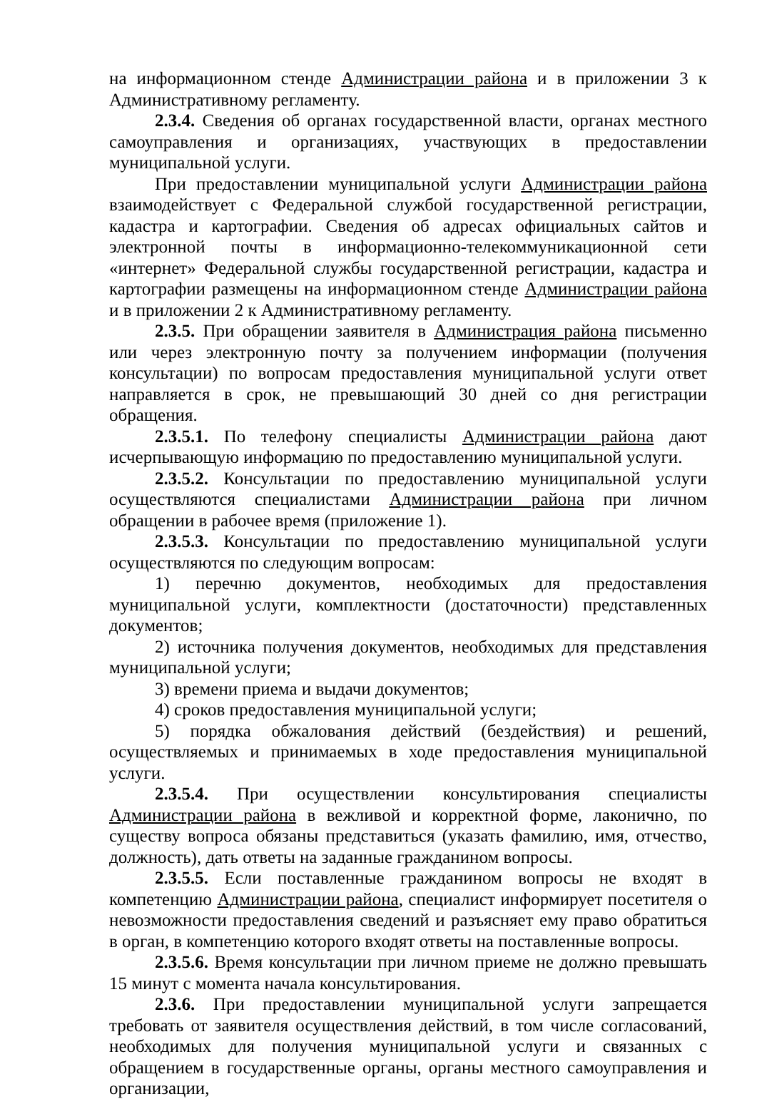на информационном стенде Администрации района и в приложении 3 к Административному регламенту.
2.3.4. Сведения об органах государственной власти, органах местного самоуправления и организациях, участвующих в предоставлении муниципальной услуги.
При предоставлении муниципальной услуги Администрации района взаимодействует с Федеральной службой государственной регистрации, кадастра и картографии. Сведения об адресах официальных сайтов и электронной почты в информационно-телекоммуникационной сети «интернет» Федеральной службы государственной регистрации, кадастра и картографии размещены на информационном стенде Администрации района и в приложении 2 к Административному регламенту.
2.3.5. При обращении заявителя в Администрация района письменно или через электронную почту за получением информации (получения консультации) по вопросам предоставления муниципальной услуги ответ направляется в срок, не превышающий 30 дней со дня регистрации обращения.
2.3.5.1. По телефону специалисты Администрации района дают исчерпывающую информацию по предоставлению муниципальной услуги.
2.3.5.2. Консультации по предоставлению муниципальной услуги осуществляются специалистами Администрации района при личном обращении в рабочее время (приложение 1).
2.3.5.3. Консультации по предоставлению муниципальной услуги осуществляются по следующим вопросам:
1) перечню документов, необходимых для предоставления муниципальной услуги, комплектности (достаточности) представленных документов;
2) источника получения документов, необходимых для представления муниципальной услуги;
3) времени приема и выдачи документов;
4) сроков предоставления муниципальной услуги;
5) порядка обжалования действий (бездействия) и решений, осуществляемых и принимаемых в ходе предоставления муниципальной услуги.
2.3.5.4. При осуществлении консультирования специалисты Администрации района в вежливой и корректной форме, лаконично, по существу вопроса обязаны представиться (указать фамилию, имя, отчество, должность), дать ответы на заданные гражданином вопросы.
2.3.5.5. Если поставленные гражданином вопросы не входят в компетенцию Администрации района, специалист информирует посетителя о невозможности предоставления сведений и разъясняет ему право обратиться в орган, в компетенцию которого входят ответы на поставленные вопросы.
2.3.5.6. Время консультации при личном приеме не должно превышать 15 минут с момента начала консультирования.
2.3.6. При предоставлении муниципальной услуги запрещается требовать от заявителя осуществления действий, в том числе согласований, необходимых для получения муниципальной услуги и связанных с обращением в государственные органы, органы местного самоуправления и организации,